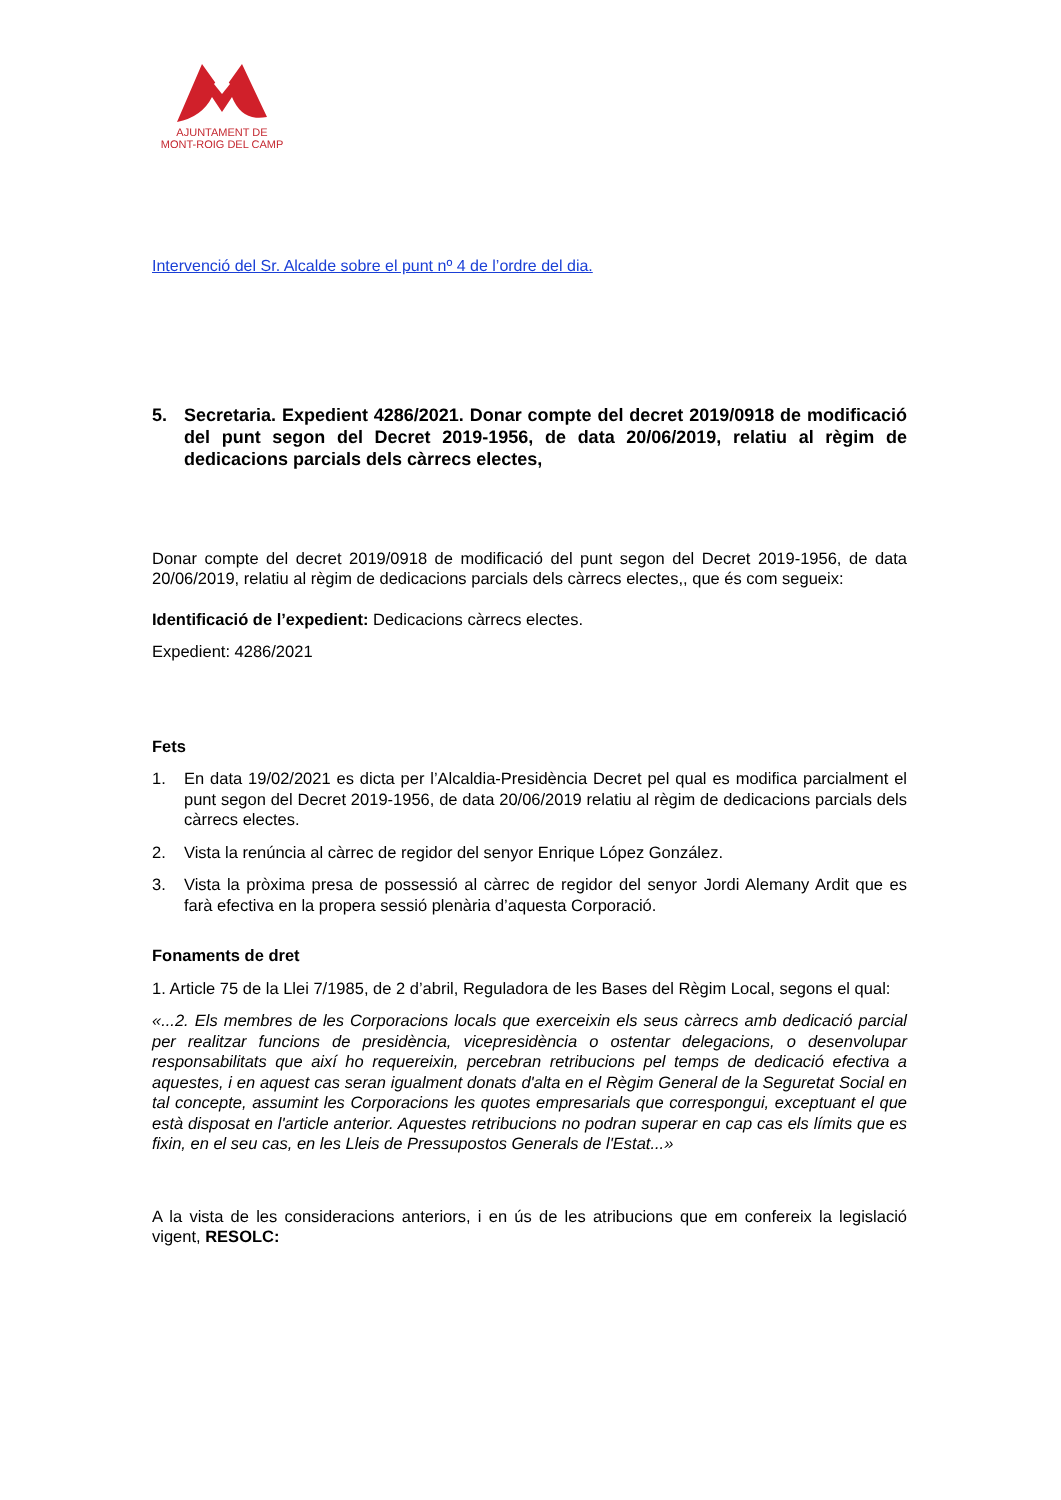AJUNTAMENT DE
MONT-ROIG DEL CAMP
Intervenció del Sr. Alcalde sobre el punt nº 4 de l’ordre del dia.
5. Secretaria. Expedient 4286/2021. Donar compte del decret 2019/0918 de modificació del punt segon del Decret 2019-1956, de data 20/06/2019, relatiu al règim de dedicacions parcials dels càrrecs electes,
Donar compte del decret 2019/0918 de modificació del punt segon del Decret 2019-1956, de data 20/06/2019, relatiu al règim de dedicacions parcials dels càrrecs electes,, que és com segueix:
Identificació de l’expedient: Dedicacions càrrecs electes.
Expedient: 4286/2021
Fets
1. En data 19/02/2021 es dicta per l’Alcaldia-Presidència Decret pel qual es modifica parcialment el punt segon del Decret 2019-1956, de data 20/06/2019 relatiu al règim de dedicacions parcials dels càrrecs electes.
2. Vista la renúncia al càrrec de regidor del senyor Enrique López González.
3. Vista la pròxima presa de possessió al càrrec de regidor del senyor Jordi Alemany Ardit que es farà efectiva en la propera sessió plenària d’aquesta Corporació.
Fonaments de dret
1. Article 75 de la Llei 7/1985, de 2 d’abril, Reguladora de les Bases del Règim Local, segons el qual:
«...2. Els membres de les Corporacions locals que exerceixin els seus càrrecs amb dedicació parcial per realitzar funcions de presidència, vicepresidència o ostentar delegacions, o desenvolupar responsabilitats que així ho requereixin, percebran retribucions pel temps de dedicació efectiva a aquestes, i en aquest cas seran igualment donats d'alta en el Règim General de la Seguretat Social en tal concepte, assumint les Corporacions les quotes empresarials que correspongui, exceptuant el que està disposat en l'article anterior. Aquestes retribucions no podran superar en cap cas els límits que es fixin, en el seu cas, en les Lleis de Pressupostos Generals de l'Estat...»
A la vista de les consideracions anteriors, i en ús de les atribucions que em confereix la legislació vigent, RESOLC: